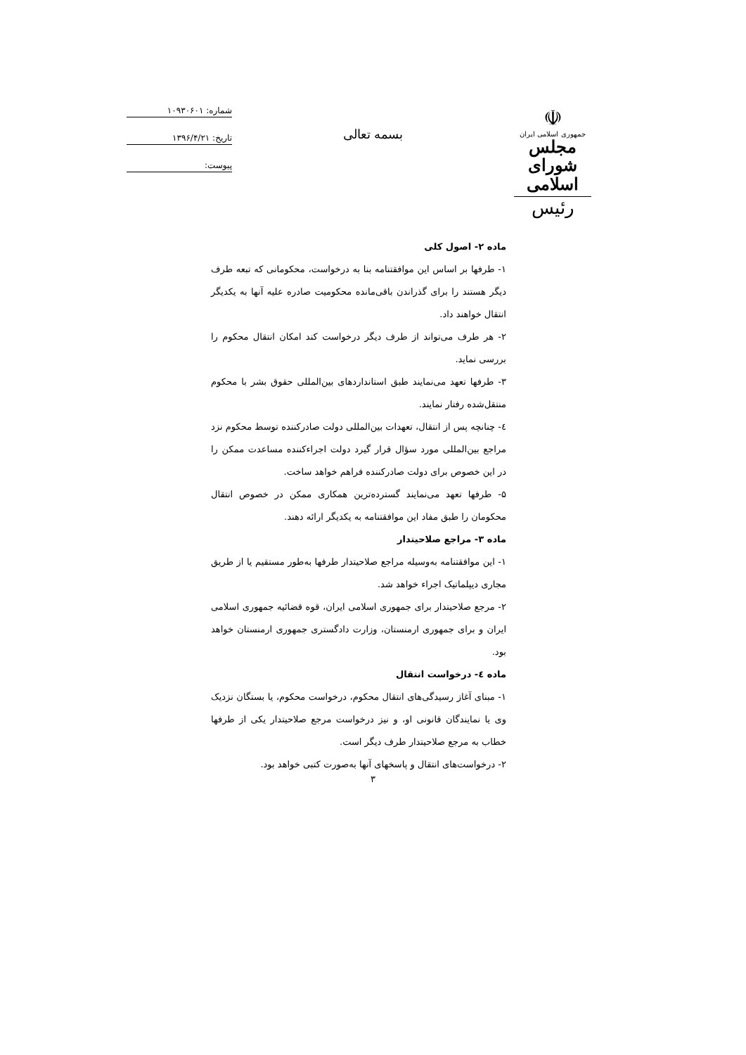☫
جمهوری اسلامی ایران
مجلس شورای اسلامی
رئیس
بسمه تعالی
شماره: ۱۰۹۳۰۶۰۱
تاریخ: ۱۳۹۶/۴/۲۱
پیوست:
ماده ۲- اصول کلی
۱- طرفها بر اساس این موافقتنامه بنا به درخواست، محکومانی که تبعه طرف دیگر هستند را برای گذراندن باقی‌مانده محکومیت صادره علیه آنها به یکدیگر انتقال خواهند داد.
۲- هر طرف می‌تواند از طرف دیگر درخواست کند امکان انتقال محکوم را بررسی نماید.
۳- طرفها تعهد می‌نمایند طبق استانداردهای بین‌المللی حقوق بشر با محکوم منتقل‌شده رفتار نمایند.
٤- چنانچه پس از انتقال، تعهدات بین‌المللی دولت صادرکننده توسط محکوم نزد مراجع بین‌المللی مورد سؤال قرار گیرد دولت اجراءکننده مساعدت ممکن را در این خصوص برای دولت صادرکننده فراهم خواهد ساخت.
۵- طرفها تعهد می‌نمایند گسترده‌ترین همکاری ممکن در خصوص انتقال محکومان را طبق مفاد این موافقتنامه به یکدیگر ارائه دهند.
ماده ۳- مراجع صلاحیتدار
۱- این موافقتنامه به‌وسیله مراجع صلاحیتدار طرفها به‌طور مستقیم یا از طریق مجاری دیپلماتیک اجراء خواهد شد.
۲- مرجع صلاحیتدار برای جمهوری اسلامی ایران، قوه قضائیه جمهوری اسلامی ایران و برای جمهوری ارمنستان، وزارت دادگستری جمهوری ارمنستان خواهد بود.
ماده ٤- درخواست انتقال
۱- مبنای آغاز رسیدگی‌های انتقال محکوم، درخواست محکوم، یا بستگان نزدیک وی یا نمایندگان قانونی او، و نیز درخواست مرجع صلاحیتدار یکی از طرفها خطاب به مرجع صلاحیتدار طرف دیگر است.
۲- درخواست‌های انتقال و پاسخهای آنها به‌صورت کتبی خواهد بود.
۳